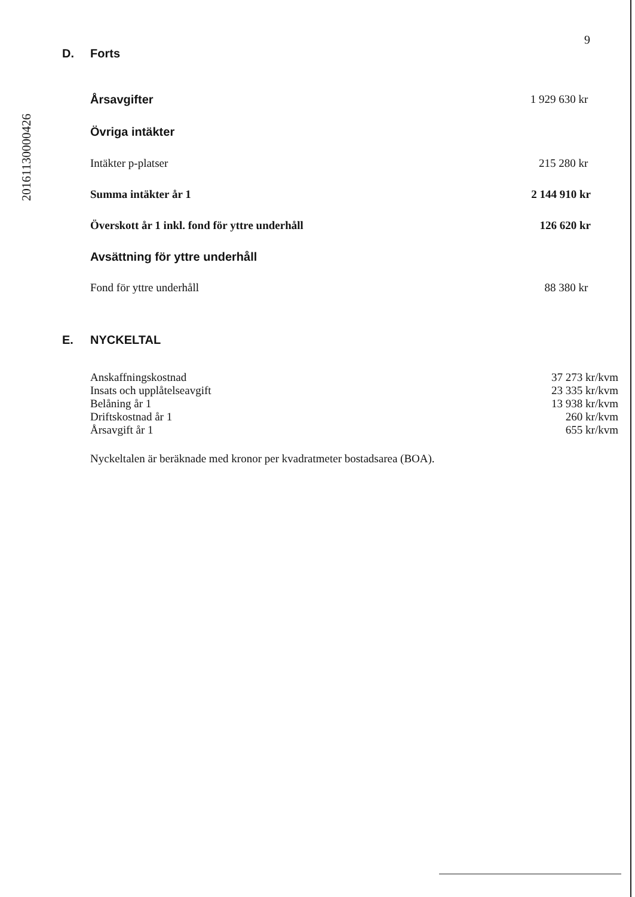20161130000426
9
D. Forts
| Årsavgifter | 1 929 630 kr |
| Övriga intäkter | |
| Intäkter p-platser | 215 280 kr |
| Summa intäkter år 1 | 2 144 910 kr |
| Överskott år 1 inkl. fond för yttre underhåll | 126 620 kr |
| Avsättning för yttre underhåll | |
| Fond för yttre underhåll | 88 380 kr |
E. NYCKELTAL
| Anskaffningskostnad | 37 273 kr/kvm |
| Insats och upplåtelseavgift | 23 335 kr/kvm |
| Belåning år 1 | 13 938 kr/kvm |
| Driftskostnad år 1 | 260 kr/kvm |
| Årsavgift år 1 | 655 kr/kvm |
Nyckeltalen är beräknade med kronor per kvadratmeter bostadsarea (BOA).